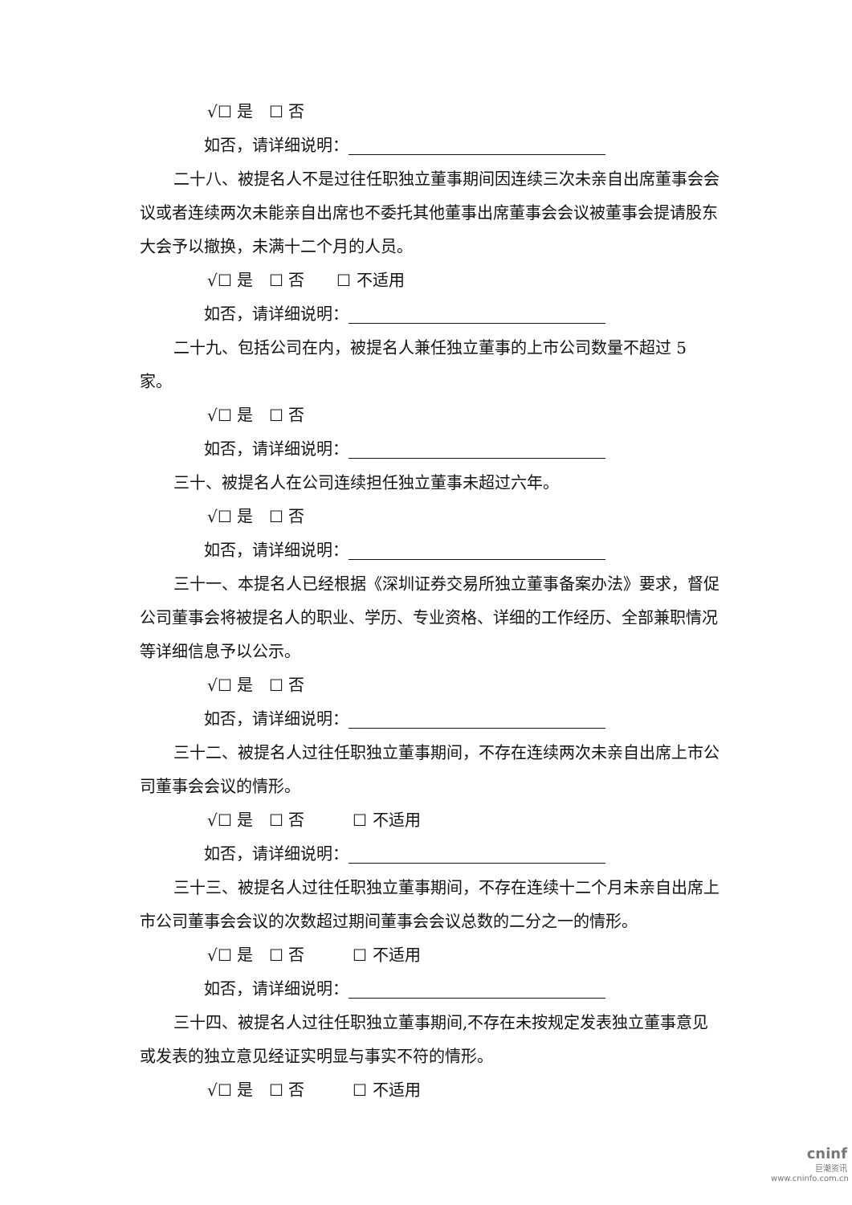√☐ 是　☐ 否
如否，请详细说明：
二十八、被提名人不是过往任职独立董事期间因连续三次未亲自出席董事会会议或者连续两次未能亲自出席也不委托其他董事出席董事会会议被董事会提请股东大会予以撤换，未满十二个月的人员。
√☐ 是　☐ 否　　☐ 不适用
如否，请详细说明：
二十九、包括公司在内，被提名人兼任独立董事的上市公司数量不超过 5 家。
√☐ 是　☐ 否
如否，请详细说明：
三十、被提名人在公司连续担任独立董事未超过六年。
√☐ 是　☐ 否
如否，请详细说明：
三十一、本提名人已经根据《深圳证券交易所独立董事备案办法》要求，督促公司董事会将被提名人的职业、学历、专业资格、详细的工作经历、全部兼职情况等详细信息予以公示。
√☐ 是　☐ 否
如否，请详细说明：
三十二、被提名人过往任职独立董事期间，不存在连续两次未亲自出席上市公司董事会会议的情形。
√☐ 是　☐ 否　　　☐ 不适用
如否，请详细说明：
三十三、被提名人过往任职独立董事期间，不存在连续十二个月未亲自出席上市公司董事会会议的次数超过期间董事会会议总数的二分之一的情形。
√☐ 是　☐ 否　　　☐ 不适用
如否，请详细说明：
三十四、被提名人过往任职独立董事期间,不存在未按规定发表独立董事意见或发表的独立意见经证实明显与事实不符的情形。
√☐ 是　☐ 否　　　☐ 不适用
cninf
巨潮资讯
www.cninfo.com.cn